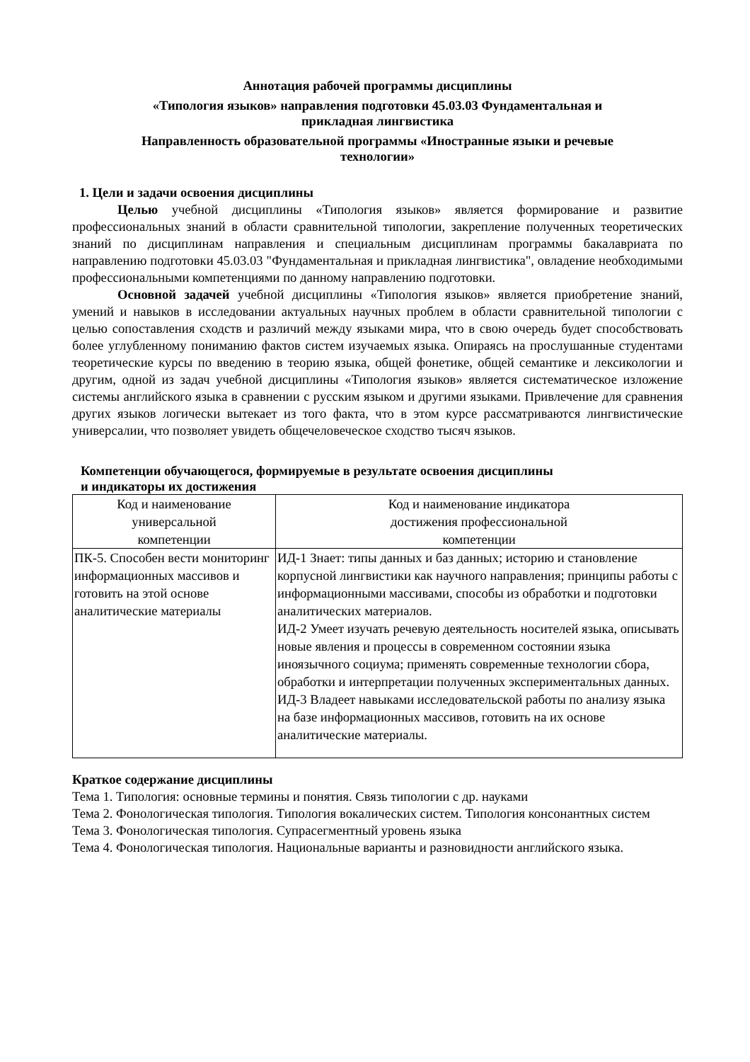Аннотация рабочей программы дисциплины
«Типология языков» направления подготовки 45.03.03 Фундаментальная и
прикладная лингвистика
Направленность образовательной программы «Иностранные языки и речевые
технологии»
1. Цели и задачи освоения дисциплины
Целью учебной дисциплины «Типология языков» является формирование и развитие профессиональных знаний в области сравнительной типологии, закрепление полученных теоретических знаний по дисциплинам направления и специальным дисциплинам программы бакалавриата по направлению подготовки 45.03.03 "Фундаментальная и прикладная лингвистика", овладение необходимыми профессиональными компетенциями по данному направлению подготовки.
Основной задачей учебной дисциплины «Типология языков» является приобретение знаний, умений и навыков в исследовании актуальных научных проблем в области сравнительной типологии с целью сопоставления сходств и различий между языками мира, что в свою очередь будет способствовать более углубленному пониманию фактов систем изучаемых языка. Опираясь на прослушанные студентами теоретические курсы по введению в теорию языка, общей фонетике, общей семантике и лексикологии и другим, одной из задач учебной дисциплины «Типология языков» является систематическое изложение системы английского языка в сравнении с русским языком и другими языками. Привлечение для сравнения других языков логически вытекает из того факта, что в этом курсе рассматриваются лингвистические универсалии, что позволяет увидеть общечеловеческое сходство тысяч языков.
Компетенции обучающегося, формируемые в результате освоения дисциплины
и индикаторы их достижения
| Код и наименование универсальной компетенции | Код и наименование индикатора достижения профессиональной компетенции |
| --- | --- |
| ПК-5. Способен вести мониторинг информационных массивов и готовить на этой основе аналитические материалы | ИД-1 Знает: типы данных и баз данных; историю и становление корпусной лингвистики как научного направления; принципы работы с информационными массивами, способы из обработки и подготовки аналитических материалов. ИД-2 Умеет изучать речевую деятельность носителей языка, описывать новые явления и процессы в современном состоянии языка иноязычного социума; применять современные технологии сбора, обработки и интерпретации полученных экспериментальных данных. ИД-3 Владеет навыками исследовательской работы по анализу языка на базе информационных массивов, готовить на их основе аналитические материалы. |
Краткое содержание дисциплины
Тема 1. Типология: основные термины и понятия. Связь типологии с др. науками
Тема 2. Фонологическая типология. Типология вокалических систем. Типология консонантных систем
Тема 3. Фонологическая типология. Супрасегментный уровень языка
Тема 4. Фонологическая типология. Национальные варианты и разновидности английского языка.